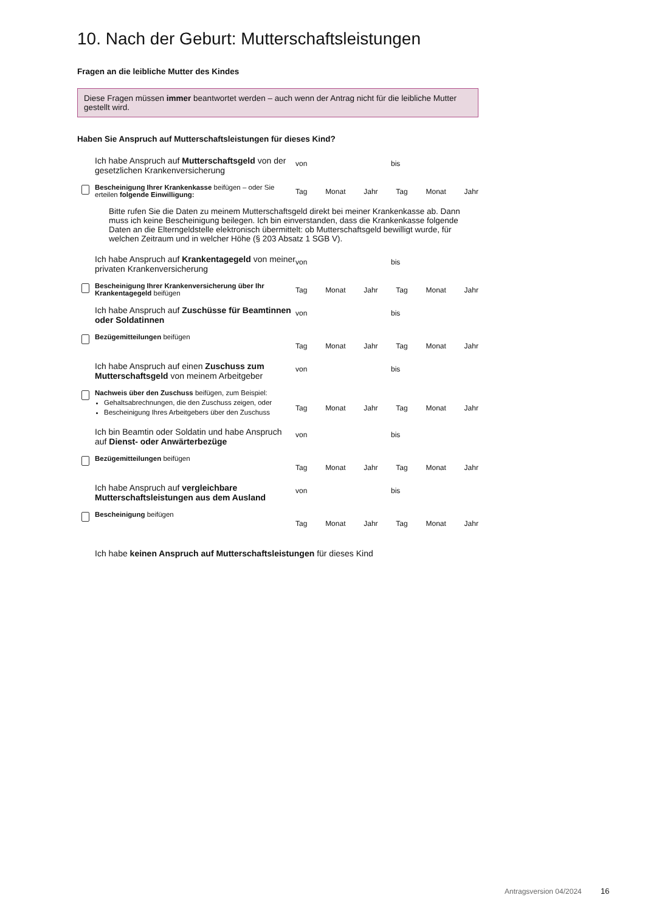10. Nach der Geburt: Mutterschaftsleistungen
Fragen an die leibliche Mutter des Kindes
Diese Fragen müssen immer beantwortet werden – auch wenn der Antrag nicht für die leibliche Mutter gestellt wird.
Haben Sie Anspruch auf Mutterschaftsleistungen für dieses Kind?
Ich habe Anspruch auf Mutterschaftsgeld von der gesetzlichen Krankenversicherung
Bescheinigung Ihrer Krankenkasse beifügen – oder Sie erteilen folgende Einwilligung:
von bis
Tag Monat Jahr Tag Monat Jahr
Bitte rufen Sie die Daten zu meinem Mutterschaftsgeld direkt bei meiner Krankenkasse ab. Dann muss ich keine Bescheinigung beilegen. Ich bin einverstanden, dass die Krankenkasse folgende Daten an die Elterngeldstelle elektronisch übermittelt: ob Mutterschaftsgeld bewilligt wurde, für welchen Zeitraum und in welcher Höhe (§ 203 Absatz 1 SGB V).
Ich habe Anspruch auf Krankentagegeld von meiner privaten Krankenversicherung
Bescheinigung Ihrer Krankenversicherung über Ihr Krankentagegeld beifügen
von bis
Tag Monat Jahr Tag Monat Jahr
Ich habe Anspruch auf Zuschüsse für Beamtinnen oder Soldatinnen
Bezügemitteilungen beifügen
von bis
Tag Monat Jahr Tag Monat Jahr
Ich habe Anspruch auf einen Zuschuss zum Mutterschaftsgeld von meinem Arbeitgeber
Nachweis über den Zuschuss beifügen, zum Beispiel:
Gehaltsabrechnungen, die den Zuschuss zeigen, oder
Bescheinigung Ihres Arbeitgebers über den Zuschuss
von bis
Tag Monat Jahr Tag Monat Jahr
Ich bin Beamtin oder Soldatin und habe Anspruch auf Dienst- oder Anwärterbezüge
Bezügemitteilungen beifügen
von bis
Tag Monat Jahr Tag Monat Jahr
Ich habe Anspruch auf vergleichbare Mutterschaftsleistungen aus dem Ausland
Bescheinigung beifügen
von bis
Tag Monat Jahr Tag Monat Jahr
Ich habe keinen Anspruch auf Mutterschaftsleistungen für dieses Kind
Antragsversion 04/2024 16